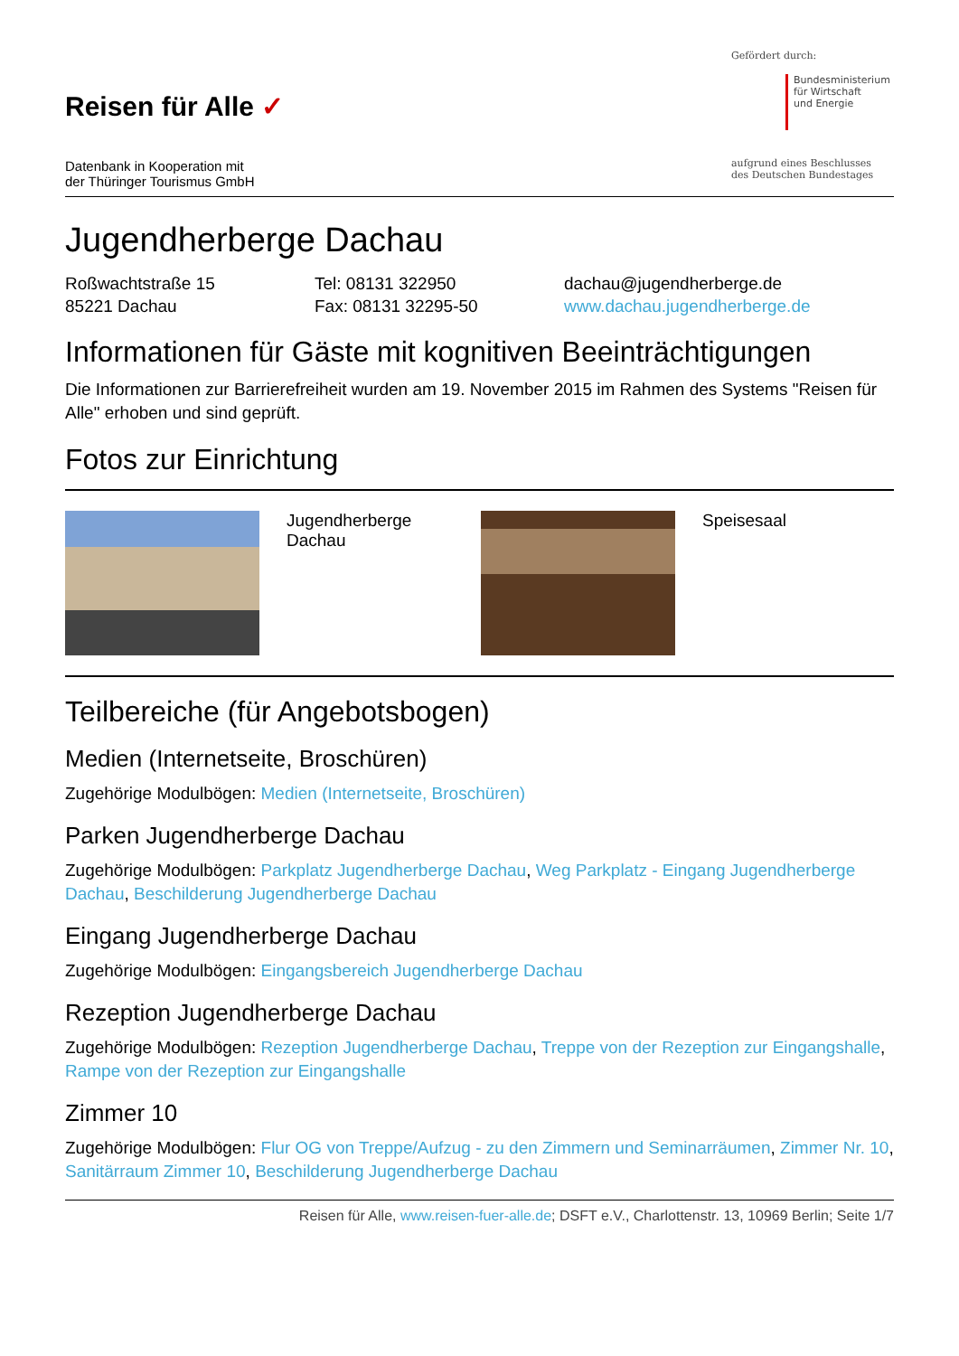Reisen für Alle ✓
Datenbank in Kooperation mit
der Thüringer Tourismus GmbH
Gefördert durch:
Bundesministerium
für Wirtschaft
und Energie
aufgrund eines Beschlusses
des Deutschen Bundestages
Jugendherberge Dachau
Roßwachtstraße 15
85221 Dachau
Tel: 08131 322950
Fax: 08131 32295-50
dachau@jugendherberge.de
www.dachau.jugendherberge.de
Informationen für Gäste mit kognitiven Beeinträchtigungen
Die Informationen zur Barrierefreiheit wurden am 19. November 2015 im Rahmen des Systems "Reisen für Alle" erhoben und sind geprüft.
Fotos zur Einrichtung
| | Jugendherberge Dachau | | Speisesaal |
Teilbereiche (für Angebotsbogen)
Medien (Internetseite, Broschüren)
Zugehörige Modulbögen: Medien (Internetseite, Broschüren)
Parken Jugendherberge Dachau
Zugehörige Modulbögen: Parkplatz Jugendherberge Dachau, Weg Parkplatz - Eingang Jugendherberge Dachau, Beschilderung Jugendherberge Dachau
Eingang Jugendherberge Dachau
Zugehörige Modulbögen: Eingangsbereich Jugendherberge Dachau
Rezeption Jugendherberge Dachau
Zugehörige Modulbögen: Rezeption Jugendherberge Dachau, Treppe von der Rezeption zur Eingangshalle, Rampe von der Rezeption zur Eingangshalle
Zimmer 10
Zugehörige Modulbögen: Flur OG von Treppe/Aufzug - zu den Zimmern und Seminarräumen, Zimmer Nr. 10, Sanitärraum Zimmer 10, Beschilderung Jugendherberge Dachau
Reisen für Alle, www.reisen-fuer-alle.de; DSFT e.V., Charlottenstr. 13, 10969 Berlin; Seite 1/7